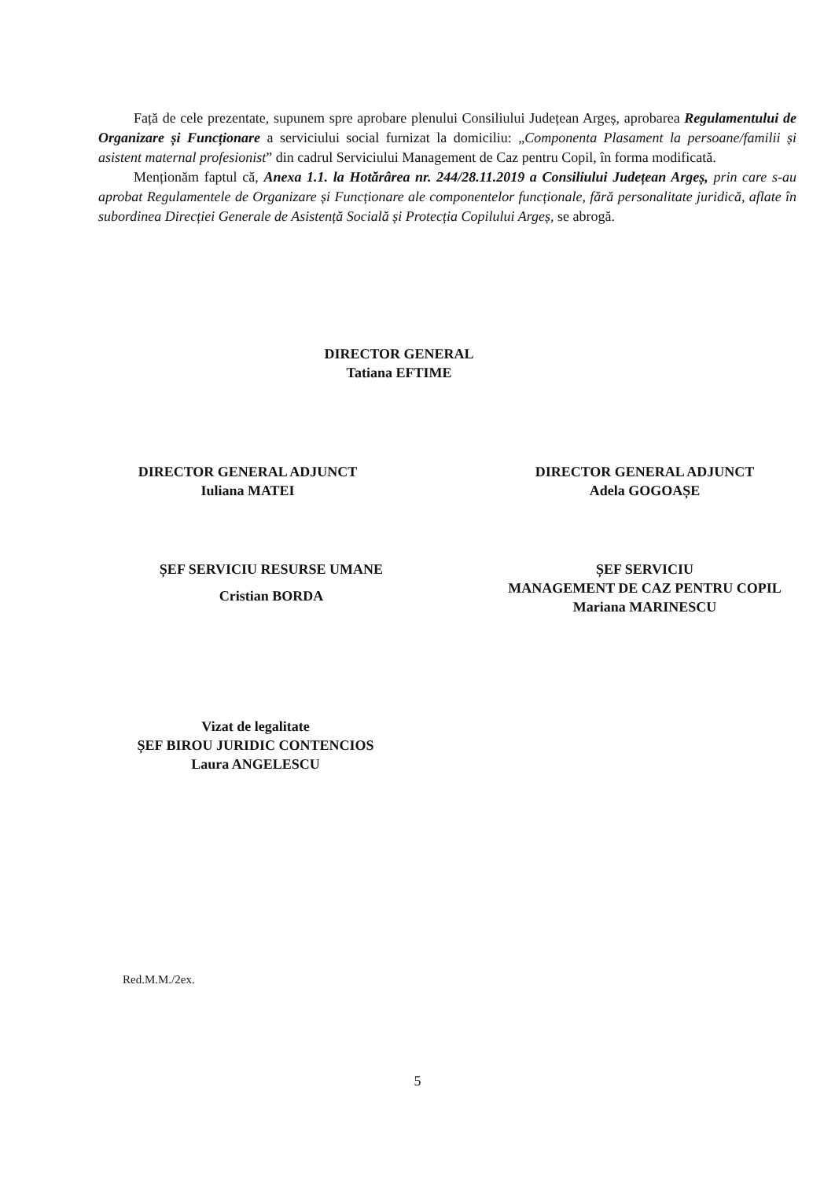Față de cele prezentate, supunem spre aprobare plenului Consiliului Județean Argeș, aprobarea Regulamentului de Organizare și Funcționare a serviciului social furnizat la domiciliu: „Componenta Plasament la persoane/familii și asistent maternal profesionist” din cadrul Serviciului Management de Caz pentru Copil, în forma modificată.
Menționăm faptul că, Anexa 1.1. la Hotărârea nr. 244/28.11.2019 a Consiliului Județean Argeș, prin care s-au aprobat Regulamentele de Organizare și Funcționare ale componentelor funcționale, fără personalitate juridică, aflate în subordinea Direcției Generale de Asistență Socială și Protecția Copilului Argeș, se abrogă.
DIRECTOR GENERAL
Tatiana EFTIME
DIRECTOR GENERAL ADJUNCT
Iuliana MATEI
DIRECTOR GENERAL ADJUNCT
Adela GOGOAȘE
ȘEF SERVICIU RESURSE UMANE
Cristian BORDA
ȘEF SERVICIU
MANAGEMENT DE CAZ PENTRU COPIL
Mariana MARINESCU
Vizat de legalitate
ȘEF BIROU JURIDIC CONTENCIOS
Laura ANGELESCU
Red.M.M./2ex.
5